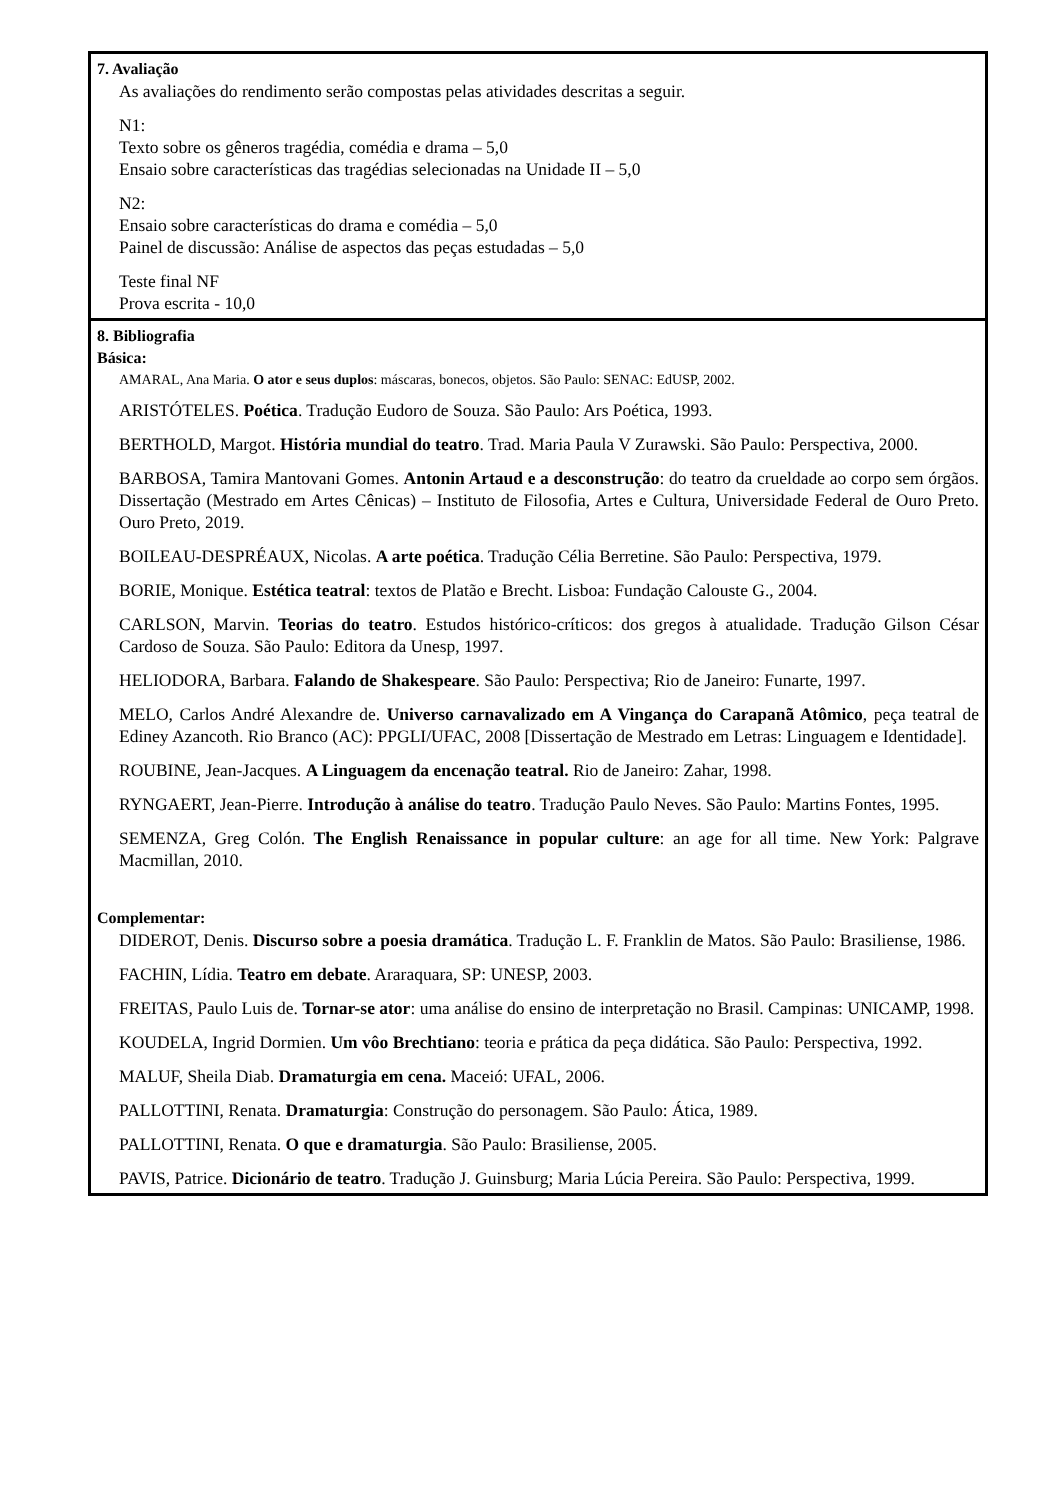| 7. Avaliação As avaliações do rendimento serão compostas pelas atividades descritas a seguir. N1: Texto sobre os gêneros tragédia, comédia e drama – 5,0 Ensaio sobre características das tragédias selecionadas na Unidade II – 5,0 N2: Ensaio sobre características do drama e comédia – 5,0 Painel de discussão: Análise de aspectos das peças estudadas – 5,0 Teste final NF Prova escrita - 10,0 |
| 8. Bibliografia Básica: AMARAL, Ana Maria. O ator e seus duplos : máscaras, bonecos, objetos. São Paulo: SENAC: EdUSP, 2002. ARISTÓTELES. Poética . Tradução Eudoro de Souza. São Paulo: Ars Poética, 1993. BERTHOLD, Margot. História mundial do teatro . Trad. Maria Paula V Zurawski. São Paulo: Perspectiva, 2000. BARBOSA, Tamira Mantovani Gomes. Antonin Artaud e a desconstrução : do teatro da crueldade ao corpo sem órgãos. Dissertação (Mestrado em Artes Cênicas) – Instituto de Filosofia, Artes e Cultura, Universidade Federal de Ouro Preto. Ouro Preto, 2019. BOILEAU-DESPRÉAUX, Nicolas. A arte poética . Tradução Célia Berretine. São Paulo: Perspectiva, 1979. BORIE, Monique. Estética teatral : textos de Platão e Brecht. Lisboa: Fundação Calouste G., 2004. CARLSON, Marvin. Teorias do teatro . Estudos histórico-críticos: dos gregos à atualidade. Tradução Gilson César Cardoso de Souza. São Paulo: Editora da Unesp, 1997. HELIODORA, Barbara. Falando de Shakespeare . São Paulo: Perspectiva; Rio de Janeiro: Funarte, 1997. MELO, Carlos André Alexandre de. Universo carnavalizado em A Vingança do Carapanã Atômico , peça teatral de Ediney Azancoth. Rio Branco (AC): PPGLI/UFAC, 2008 [Dissertação de Mestrado em Letras: Linguagem e Identidade]. ROUBINE, Jean-Jacques. A Linguagem da encenação teatral. Rio de Janeiro: Zahar, 1998. RYNGAERT, Jean-Pierre. Introdução à análise do teatro . Tradução Paulo Neves. São Paulo: Martins Fontes, 1995. SEMENZA, Greg Colón. The English Renaissance in popular culture : an age for all time. New York: Palgrave Macmillan, 2010. Complementar: DIDEROT, Denis. Discurso sobre a poesia dramática . Tradução L. F. Franklin de Matos. São Paulo: Brasiliense, 1986. FACHIN, Lídia. Teatro em debate . Araraquara, SP: UNESP, 2003. FREITAS, Paulo Luis de. Tornar-se ator : uma análise do ensino de interpretação no Brasil. Campinas: UNICAMP, 1998. KOUDELA, Ingrid Dormien. Um vôo Brechtiano : teoria e prática da peça didática. São Paulo: Perspectiva, 1992. MALUF, Sheila Diab. Dramaturgia em cena. Maceió: UFAL, 2006. PALLOTTINI, Renata. Dramaturgia : Construção do personagem. São Paulo: Ática, 1989. PALLOTTINI, Renata. O que e dramaturgia . São Paulo: Brasiliense, 2005. PAVIS, Patrice. Dicionário de teatro . Tradução J. Guinsburg; Maria Lúcia Pereira. São Paulo: Perspectiva, 1999. |